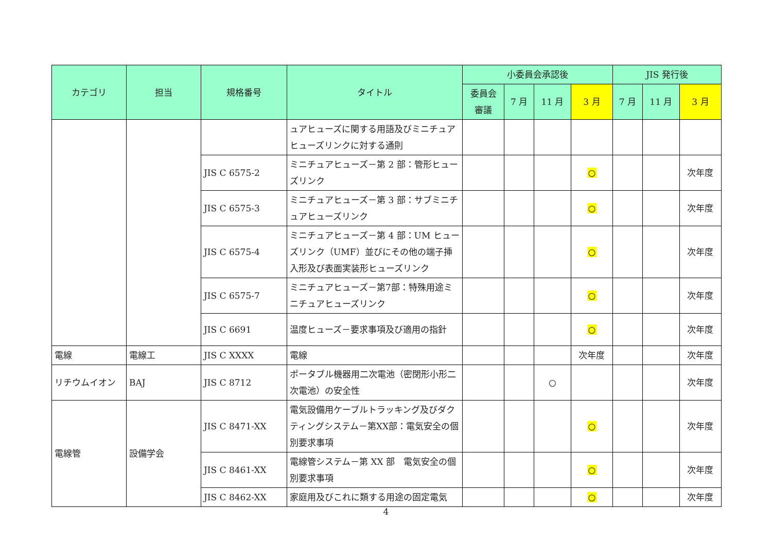| カテゴリ | 担当 | 規格番号 | タイトル | 小委員会承認後 | | | | JIS 発行後 | | |
| --- | --- | --- | --- | --- | --- | --- | --- | --- | --- | --- |
| | | | | 委員会 審議 | 7 月 | 11 月 | 3 月 | 7 月 | 11 月 | 3 月 |
| | | | ュアヒューズに関する用語及びミニチュアヒューズリンクに対する通則 | | | | | | | |
| | | JIS C 6575-2 | ミニチュアヒューズ－第 2 部：管形ヒューズリンク | | | | ○ | | | 次年度 |
| | | JIS C 6575-3 | ミニチュアヒューズ－第 3 部：サブミニチュアヒューズリンク | | | | ○ | | | 次年度 |
| | | JIS C 6575-4 | ミニチュアヒューズ－第 4 部：UM ヒューズリンク（UMF）並びにその他の端子挿入形及び表面実装形ヒューズリンク | | | | ○ | | | 次年度 |
| | | JIS C 6575-7 | ミニチュアヒューズ－第7部：特殊用途ミニチュアヒューズリンク | | | | ○ | | | 次年度 |
| | | JIS C 6691 | 温度ヒューズ－要求事項及び適用の指針 | | | | ○ | | | 次年度 |
| 電線 | 電線工 | JIS C XXXX | 電線 | | | | 次年度 | | | 次年度 |
| リチウムイオン | BAJ | JIS C 8712 | ポータブル機器用二次電池（密閉形小形二次電池）の安全性 | | | ○ | | | | 次年度 |
| 電線管 | 設備学会 | JIS C 8471-XX | 電気設備用ケーブルトラッキング及びダクティングシステム－第XX部：電気安全の個別要求事項 | | | | ○ | | | 次年度 |
| | | JIS C 8461-XX | 電線管システム－第 XX 部 電気安全の個別要求事項 | | | | ○ | | | 次年度 |
| | | JIS C 8462-XX | 家庭用及びこれに類する用途の固定電気 | | | | ○ | | | 次年度 |
4